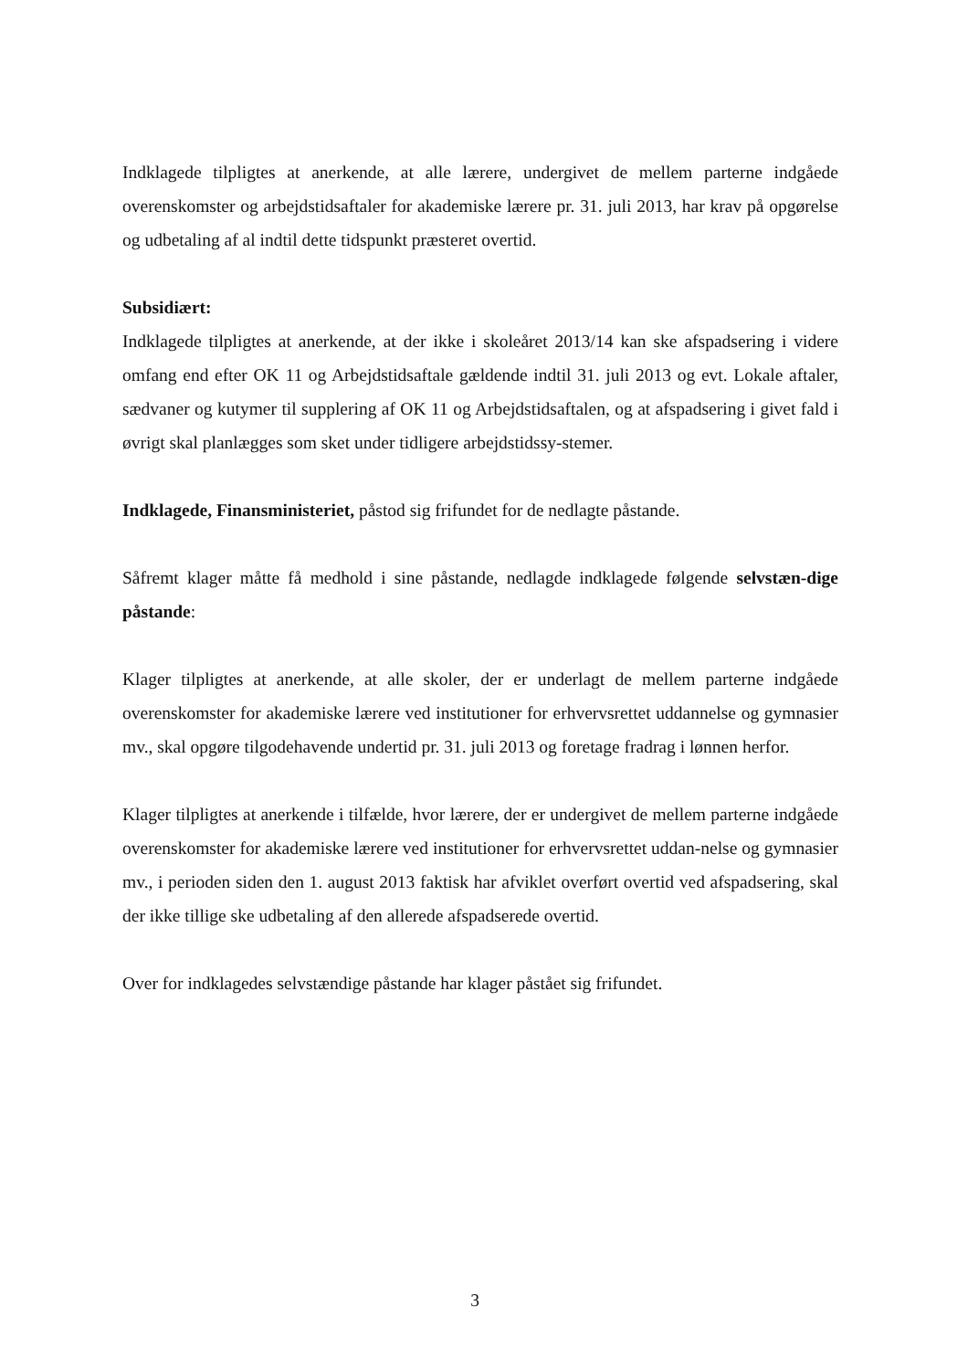Indklagede tilpligtes at anerkende, at alle lærere, undergivet de mellem parterne indgåede overenskomster og arbejdstidsaftaler for akademiske lærere pr. 31. juli 2013, har krav på opgørelse og udbetaling af al indtil dette tidspunkt præsteret overtid.
Subsidiært:
Indklagede tilpligtes at anerkende, at der ikke i skoleåret 2013/14 kan ske afspadsering i videre omfang end efter OK 11 og Arbejdstidsaftale gældende indtil 31. juli 2013 og evt. Lokale aftaler, sædvaner og kutymer til supplering af OK 11 og Arbejdstidsaftalen, og at afspadsering i givet fald i øvrigt skal planlægges som sket under tidligere arbejdstidssy-stemer.
Indklagede, Finansministeriet, påstod sig frifundet for de nedlagte påstande.
Såfremt klager måtte få medhold i sine påstande, nedlagde indklagede følgende selvstæn-dige påstande:
Klager tilpligtes at anerkende, at alle skoler, der er underlagt de mellem parterne indgåede overenskomster for akademiske lærere ved institutioner for erhvervsrettet uddannelse og gymnasier mv., skal opgøre tilgodehavende undertid pr. 31. juli 2013 og foretage fradrag i lønnen herfor.
Klager tilpligtes at anerkende i tilfælde, hvor lærere, der er undergivet de mellem parterne indgåede overenskomster for akademiske lærere ved institutioner for erhvervsrettet uddan-nelse og gymnasier mv., i perioden siden den 1. august 2013 faktisk har afviklet overført overtid ved afspadsering, skal der ikke tillige ske udbetaling af den allerede afspadserede overtid.
Over for indklagedes selvstændige påstande har klager påstået sig frifundet.
3